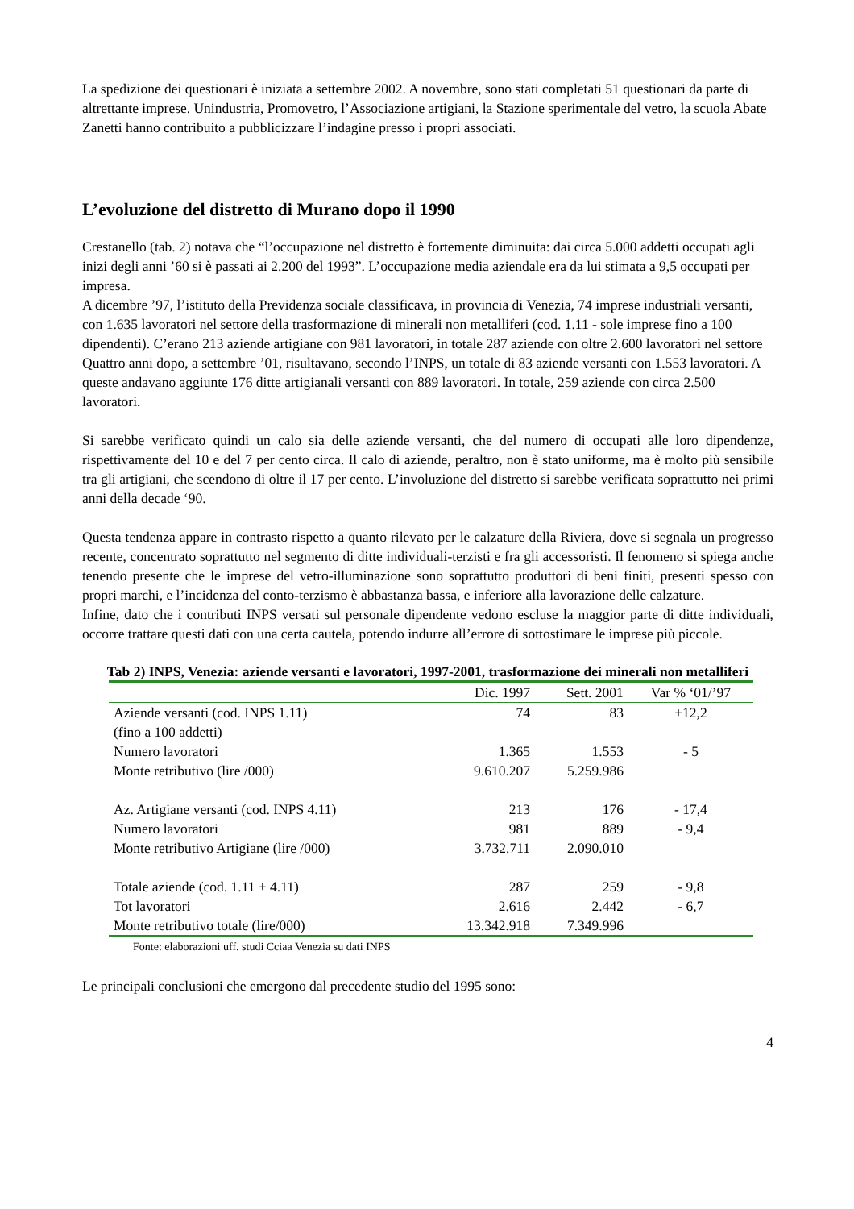La spedizione dei questionari è iniziata a settembre 2002. A novembre, sono stati completati 51 questionari da parte di altrettante imprese. Unindustria, Promovetro, l’Associazione artigiani, la Stazione sperimentale del vetro, la scuola Abate Zanetti hanno contribuito a pubblicizzare l’indagine presso i propri associati.
L’evoluzione del distretto di Murano dopo il 1990
Crestanello (tab. 2) notava che “l’occupazione nel distretto è fortemente diminuita: dai circa 5.000 addetti occupati agli inizi degli anni ’60 si è passati ai 2.200 del 1993”. L’occupazione media aziendale era da lui stimata a 9,5 occupati per impresa.
A dicembre ’97, l’istituto della Previdenza sociale classificava, in provincia di Venezia, 74 imprese industriali versanti, con 1.635 lavoratori nel settore della trasformazione di minerali non metalliferi (cod. 1.11 - sole imprese fino a 100 dipendenti). C’erano 213 aziende artigiane con 981 lavoratori, in totale 287 aziende con oltre 2.600 lavoratori nel settore
Quattro anni dopo, a settembre ’01, risultavano, secondo l’INPS, un totale di 83 aziende versanti con 1.553 lavoratori. A queste andavano aggiunte 176 ditte artigianali versanti con 889 lavoratori. In totale, 259 aziende con circa 2.500 lavoratori.
Si sarebbe verificato quindi un calo sia delle aziende versanti, che del numero di occupati alle loro dipendenze, rispettivamente del 10 e del 7 per cento circa. Il calo di aziende, peraltro, non è stato uniforme, ma è molto più sensibile tra gli artigiani, che scendono di oltre il 17 per cento. L’involuzione del distretto si sarebbe verificata soprattutto nei primi anni della decade ‘90.
Questa tendenza appare in contrasto rispetto a quanto rilevato per le calzature della Riviera, dove si segnala un progresso recente, concentrato soprattutto nel segmento di ditte individuali-terzisti e fra gli accessoristi. Il fenomeno si spiega anche tenendo presente che le imprese del vetro-illuminazione sono soprattutto produttori di beni finiti, presenti spesso con propri marchi, e l’incidenza del conto-terzismo è abbastanza bassa, e inferiore alla lavorazione delle calzature.
Infine, dato che i contributi INPS versati sul personale dipendente vedono escluse la maggior parte di ditte individuali, occorre trattare questi dati con una certa cautela, potendo indurre all’errore di sottostimare le imprese più piccole.
Tab 2) INPS, Venezia: aziende versanti e lavoratori, 1997-2001, trasformazione dei minerali non metalliferi
| | Dic. 1997 | Sett. 2001 | Var % ‘01/’97 |
| --- | --- | --- | --- |
| Aziende versanti (cod. INPS 1.11) (fino a 100 addetti) | 74 | 83 | +12,2 |
| Numero lavoratori | 1.365 | 1.553 | - 5 |
| Monte retributivo (lire /000) | 9.610.207 | 5.259.986 | |
| Az. Artigiane versanti (cod. INPS 4.11) | 213 | 176 | - 17,4 |
| Numero lavoratori | 981 | 889 | - 9,4 |
| Monte retributivo Artigiane (lire /000) | 3.732.711 | 2.090.010 | |
| Totale aziende (cod. 1.11 + 4.11) | 287 | 259 | - 9,8 |
| Tot lavoratori | 2.616 | 2.442 | - 6,7 |
| Monte retributivo totale (lire/000) | 13.342.918 | 7.349.996 | |
Fonte: elaborazioni uff. studi Cciaa Venezia su dati INPS
Le principali conclusioni che emergono dal precedente studio del 1995 sono:
4